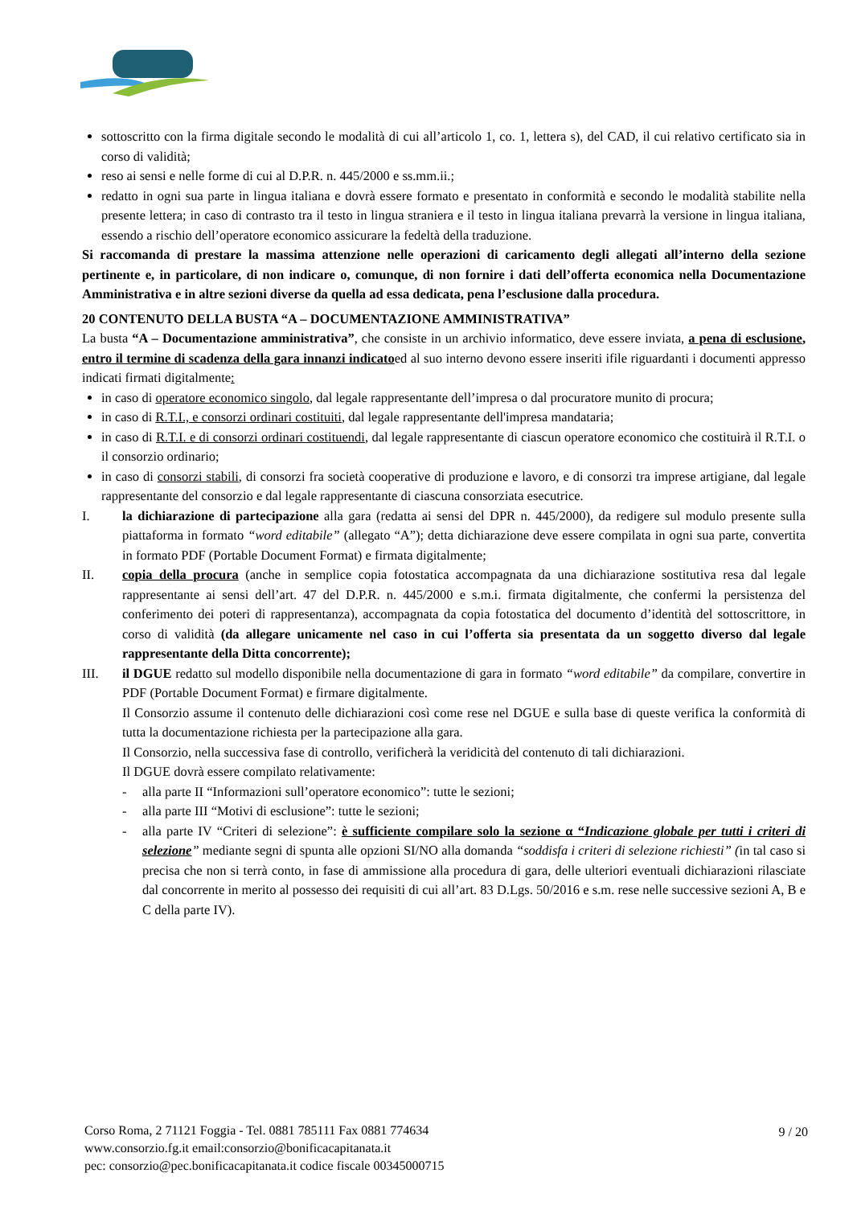sottoscritto con la firma digitale secondo le modalità di cui all’articolo 1, co. 1, lettera s), del CAD, il cui relativo certificato sia in corso di validità;
reso ai sensi e nelle forme di cui al D.P.R. n. 445/2000 e ss.mm.ii.;
redatto in ogni sua parte in lingua italiana e dovrà essere formato e presentato in conformità e secondo le modalità stabilite nella presente lettera; in caso di contrasto tra il testo in lingua straniera e il testo in lingua italiana prevarrà la versione in lingua italiana, essendo a rischio dell’operatore economico assicurare la fedeltà della traduzione.
Si raccomanda di prestare la massima attenzione nelle operazioni di caricamento degli allegati all’interno della sezione pertinente e, in particolare, di non indicare o, comunque, di non fornire i dati dell’offerta economica nella Documentazione Amministrativa e in altre sezioni diverse da quella ad essa dedicata, pena l’esclusione dalla procedura.
20 CONTENUTO DELLA BUSTA “A – DOCUMENTAZIONE AMMINISTRATIVA”
La busta “A – Documentazione amministrativa”, che consiste in un archivio informatico, deve essere inviata, a pena di esclusione, entro il termine di scadenza della gara innanzi indicatoed al suo interno devono essere inseriti ifile riguardanti i documenti appresso indicati firmati digitalmente:
in caso di operatore economico singolo, dal legale rappresentante dell’impresa o dal procuratore munito di procura;
in caso di R.T.I., e consorzi ordinari costituiti, dal legale rappresentante dell'impresa mandataria;
in caso di R.T.I. e di consorzi ordinari costituendi, dal legale rappresentante di ciascun operatore economico che costituirà il R.T.I. o il consorzio ordinario;
in caso di consorzi stabili, di consorzi fra società cooperative di produzione e lavoro, e di consorzi tra imprese artigiane, dal legale rappresentante del consorzio e dal legale rappresentante di ciascuna consorziata esecutrice.
I. la dichiarazione di partecipazione alla gara (redatta ai sensi del DPR n. 445/2000), da redigere sul modulo presente sulla piattaforma in formato “word editabile” (allegato “A”); detta dichiarazione deve essere compilata in ogni sua parte, convertita in formato PDF (Portable Document Format) e firmata digitalmente;
II. copia della procura (anche in semplice copia fotostatica accompagnata da una dichiarazione sostitutiva resa dal legale rappresentante ai sensi dell’art. 47 del D.P.R. n. 445/2000 e s.m.i. firmata digitalmente, che confermi la persistenza del conferimento dei poteri di rappresentanza), accompagnata da copia fotostatica del documento d’identità del sottoscrittore, in corso di validità (da allegare unicamente nel caso in cui l’offerta sia presentata da un soggetto diverso dal legale rappresentante della Ditta concorrente);
III. il DGUE redatto sul modello disponibile nella documentazione di gara in formato “word editabile” da compilare, convertire in PDF (Portable Document Format) e firmare digitalmente.
Il Consorzio assume il contenuto delle dichiarazioni così come rese nel DGUE e sulla base di queste verifica la conformità di tutta la documentazione richiesta per la partecipazione alla gara.
Il Consorzio, nella successiva fase di controllo, verificherà la veridicità del contenuto di tali dichiarazioni.
Il DGUE dovrà essere compilato relativamente:
- alla parte II “Informazioni sull’operatore economico”: tutte le sezioni;
- alla parte III “Motivi di esclusione”: tutte le sezioni;
- alla parte IV “Criteri di selezione”: è sufficiente compilare solo la sezione α “Indicazione globale per tutti i criteri di selezione” mediante segni di spunta alle opzioni SI/NO alla domanda “soddisfa i criteri di selezione richiesti” (in tal caso si precisa che non si terrà conto, in fase di ammissione alla procedura di gara, delle ulteriori eventuali dichiarazioni rilasciate dal concorrente in merito al possesso dei requisiti di cui all’art. 83 D.Lgs. 50/2016 e s.m. rese nelle successive sezioni A, B e C della parte IV).
Corso Roma, 2 71121 Foggia - Tel. 0881 785111 Fax 0881 774634
www.consorzio.fg.it email:consorzio@bonificacapitanata.it
pec: consorzio@pec.bonificacapitanata.it codice fiscale 00345000715
9 / 20